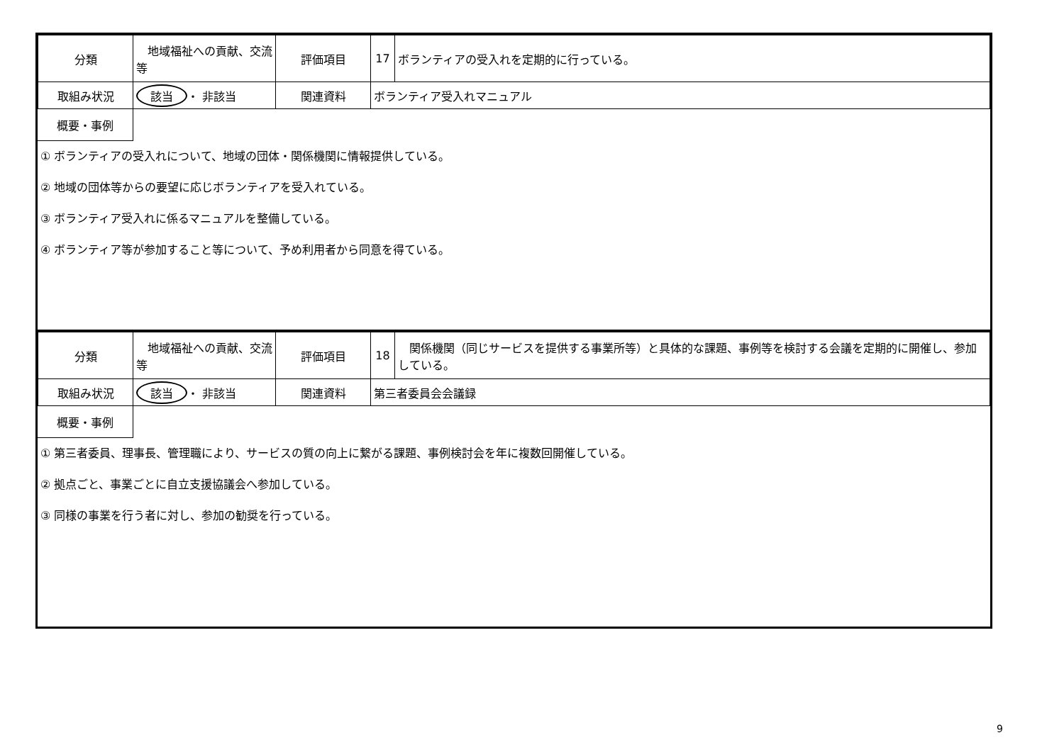| 分類 | 地域福祉への貢献、交流等 | 評価項目 | 17 | ボランティアの受入れを定期的に行っている。 |
| 取組み状況 | 該当 ・ 非該当 | 関連資料 | ボランティア受入れマニュアル | |
概要・事例
① ボランティアの受入れについて、地域の団体・関係機関に情報提供している。
② 地域の団体等からの要望に応じボランティアを受入れている。
③ ボランティア受入れに係るマニュアルを整備している。
④ ボランティア等が参加すること等について、予め利用者から同意を得ている。
| 分類 | 地域福祉への貢献、交流等 | 評価項目 | 18 | 関係機関（同じサービスを提供する事業所等）と具体的な課題、事例等を検討する会議を定期的に開催し、参加している。 |
| 取組み状況 | 該当 ・ 非該当 | 関連資料 | 第三者委員会会議録 | |
概要・事例
① 第三者委員、理事長、管理職により、サービスの質の向上に繋がる課題、事例検討会を年に複数回開催している。
② 拠点ごと、事業ごとに自立支援協議会へ参加している。
③ 同様の事業を行う者に対し、参加の勧奨を行っている。
9